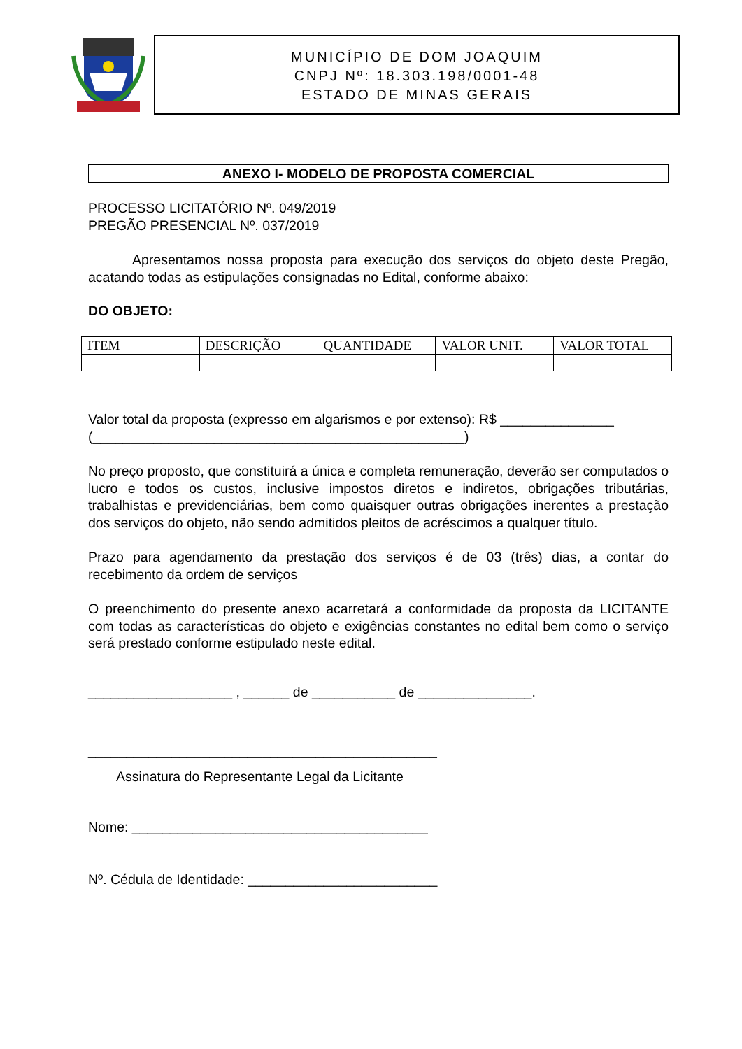MUNICÍPIO DE DOM JOAQUIM
CNPJ Nº: 18.303.198/0001-48
ESTADO DE MINAS GERAIS
ANEXO I- MODELO DE PROPOSTA COMERCIAL
PROCESSO LICITATÓRIO Nº. 049/2019
PREGÃO PRESENCIAL Nº. 037/2019
Apresentamos nossa proposta para execução dos serviços do objeto deste Pregão, acatando todas as estipulações consignadas no Edital, conforme abaixo:
DO OBJETO:
| ITEM | DESCRIÇÃO | QUANTIDADE | VALOR UNIT. | VALOR TOTAL |
Valor total da proposta (expresso em algarismos e por extenso): R$ _______________
(_________________________________________________)
No preço proposto, que constituirá a única e completa remuneração, deverão ser computados o lucro e todos os custos, inclusive impostos diretos e indiretos, obrigações tributárias, trabalhistas e previdenciárias, bem como quaisquer outras obrigações inerentes a prestação dos serviços do objeto, não sendo admitidos pleitos de acréscimos a qualquer título.
Prazo para agendamento da prestação dos serviços é de 03 (três) dias, a contar do recebimento da ordem de serviços
O preenchimento do presente anexo acarretará a conformidade da proposta da LICITANTE com todas as características do objeto e exigências constantes no edital bem como o serviço será prestado conforme estipulado neste edital.
___________________ , ______ de ___________ de _______________.
______________________________________________
Assinatura do Representante Legal da Licitante
Nome: _______________________________________
Nº. Cédula de Identidade: _________________________